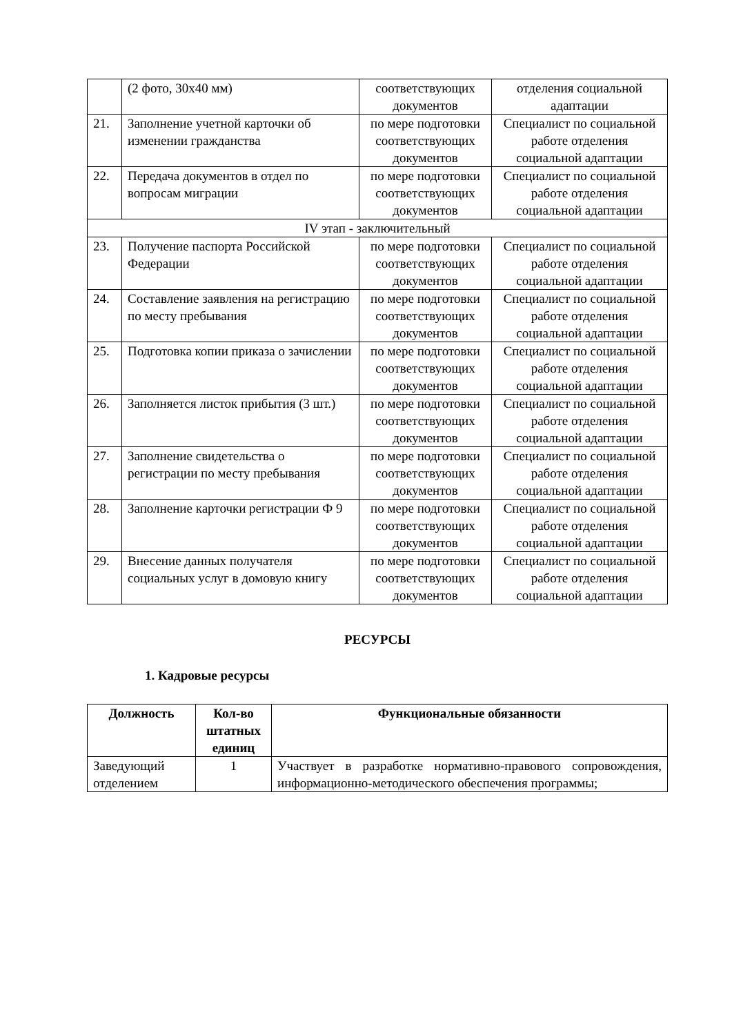| | (2 фото, 30х40 мм) | соответствующих документов | отделения социальной адаптации |
| 21. | Заполнение учетной карточки об изменении гражданства | по мере подготовки соответствующих документов | Специалист по социальной работе отделения социальной адаптации |
| 22. | Передача документов в отдел по вопросам миграции | по мере подготовки соответствующих документов | Специалист по социальной работе отделения социальной адаптации |
| IV этап - заключительный | | | |
| 23. | Получение паспорта Российской Федерации | по мере подготовки соответствующих документов | Специалист по социальной работе отделения социальной адаптации |
| 24. | Составление заявления на регистрацию по месту пребывания | по мере подготовки соответствующих документов | Специалист по социальной работе отделения социальной адаптации |
| 25. | Подготовка копии приказа о зачислении | по мере подготовки соответствующих документов | Специалист по социальной работе отделения социальной адаптации |
| 26. | Заполняется листок прибытия (3 шт.) | по мере подготовки соответствующих документов | Специалист по социальной работе отделения социальной адаптации |
| 27. | Заполнение свидетельства о регистрации по месту пребывания | по мере подготовки соответствующих документов | Специалист по социальной работе отделения социальной адаптации |
| 28. | Заполнение карточки регистрации Ф 9 | по мере подготовки соответствующих документов | Специалист по социальной работе отделения социальной адаптации |
| 29. | Внесение данных получателя социальных услуг в домовую книгу | по мере подготовки соответствующих документов | Специалист по социальной работе отделения социальной адаптации |
РЕСУРСЫ
1. Кадровые ресурсы
| Должность | Кол-во штатных единиц | Функциональные обязанности |
| --- | --- | --- |
| Заведующий отделением | 1 | Участвует в разработке нормативно-правового сопровождения, информационно-методического обеспечения программы; |